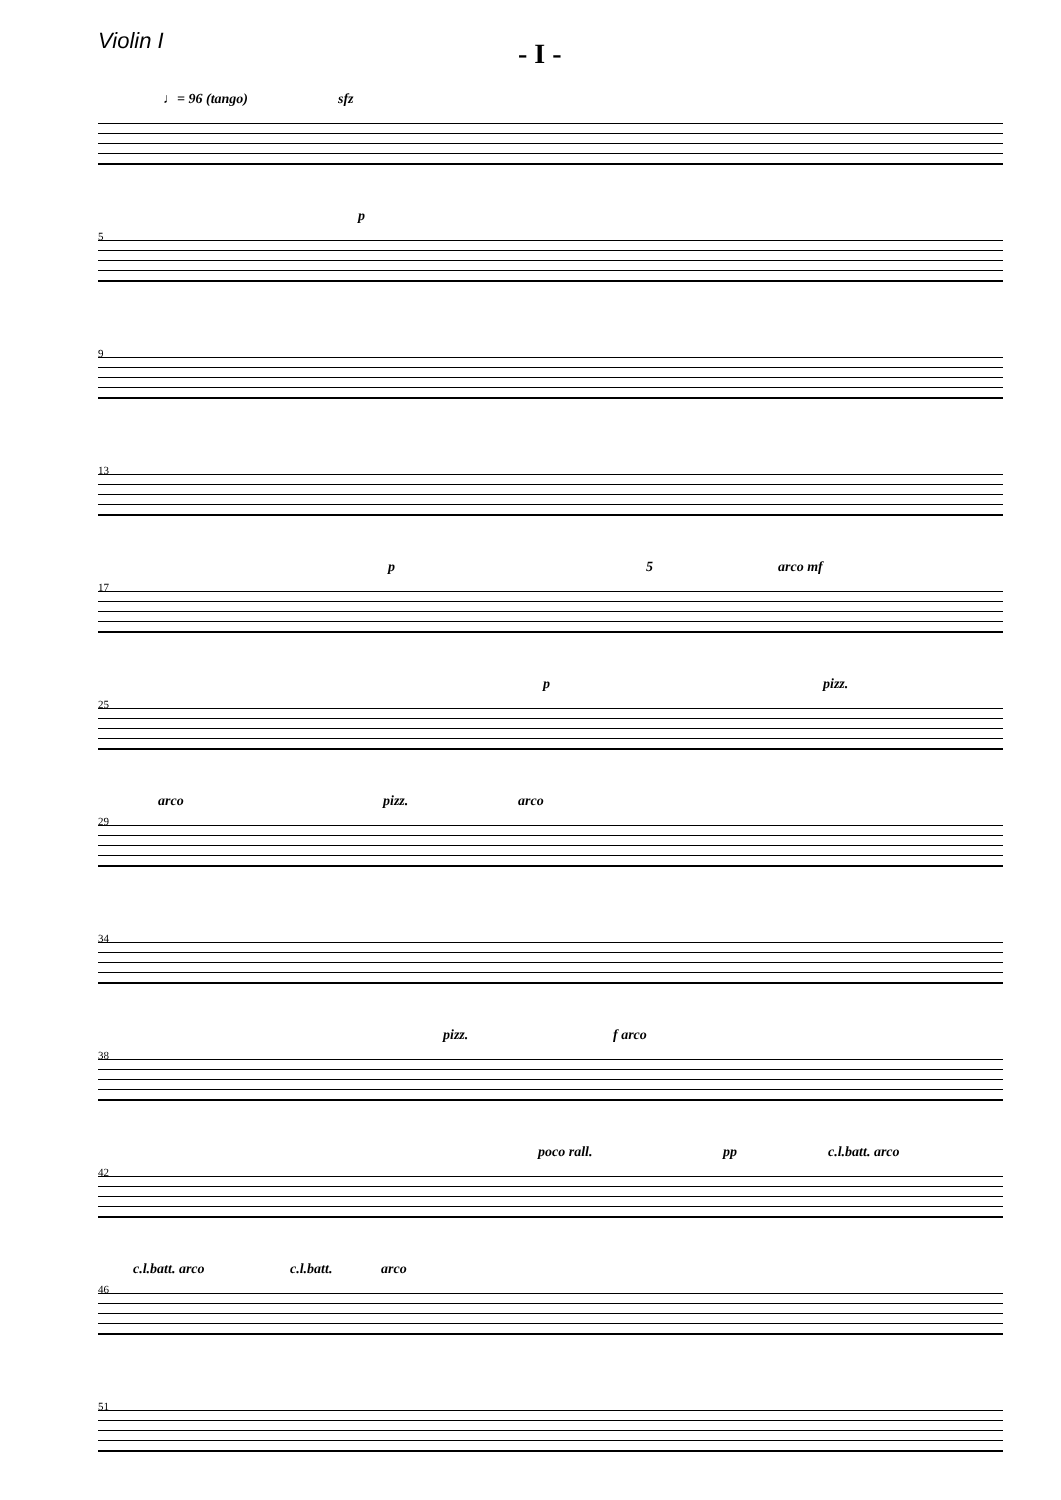Violin I
- I -
♩= 96 (tango) sfz
5
p
9
13
17
p 5 arco mf
25
p pizz.
29
arco pizz. arco
34
38
pizz. f arco
42
poco rall. pp c.l.batt. arco
46
c.l.batt. arco c.l.batt. arco
51